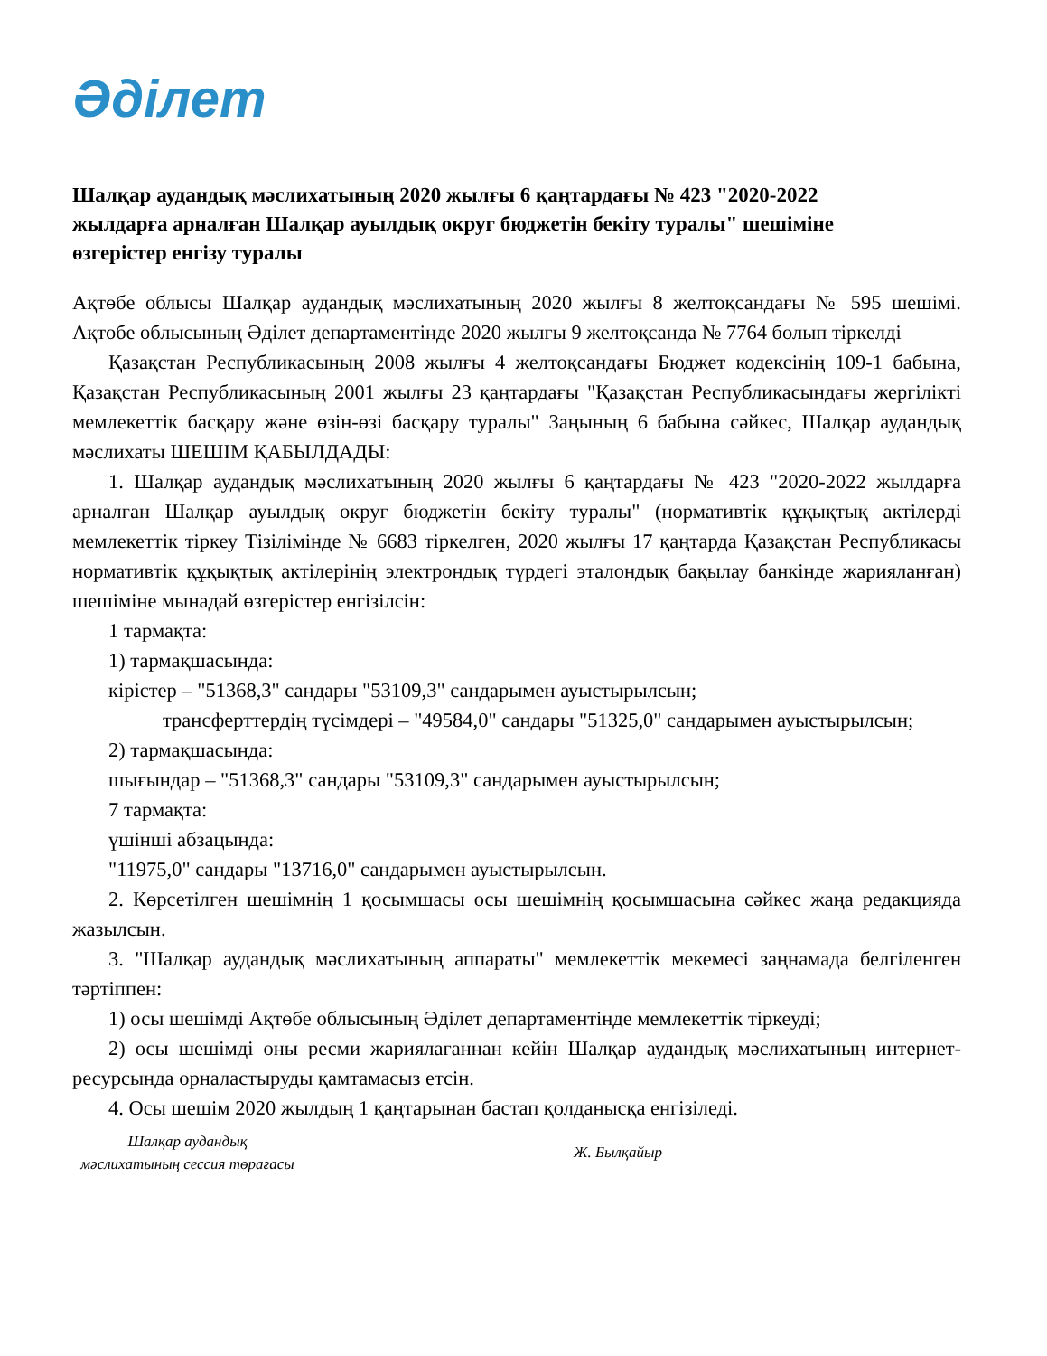Әдiлет
Шалқар аудандық мәслихатының 2020 жылғы 6 қаңтардағы № 423 "2020-2022 жылдарға арналған Шалқар ауылдық округ бюджетін бекіту туралы" шешіміне өзгерістер енгізу туралы
Ақтөбе облысы Шалқар аудандық мәслихатының 2020 жылғы 8 желтоқсандағы № 595 шешімі. Ақтөбе облысының Әділет департаментінде 2020 жылғы 9 желтоқсанда № 7764 болып тіркелді
Қазақстан Республикасының 2008 жылғы 4 желтоқсандағы Бюджет кодексінің 109-1 бабына, Қазақстан Республикасының 2001 жылғы 23 қаңтардағы "Қазақстан Республикасындағы жергілікті мемлекеттік басқару және өзін-өзі басқару туралы" Заңының 6 бабына сәйкес, Шалқар аудандық мәслихаты ШЕШІМ ҚАБЫЛДАДЫ:
1. Шалқар аудандық мәслихатының 2020 жылғы 6 қаңтардағы № 423 "2020-2022 жылдарға арналған Шалқар ауылдық округ бюджетін бекіту туралы" (нормативтік құқықтық актілерді мемлекеттік тіркеу Тізілімінде № 6683 тіркелген, 2020 жылғы 17 қаңтарда Қазақстан Республикасы нормативтік құқықтық актілерінің электрондық түрдегі эталондық бақылау банкінде жарияланған) шешіміне мынадай өзгерістер енгізілсін:
1 тармақта:
1) тармақшасында:
кірістер – "51368,3" сандары "53109,3" сандарымен ауыстырылсын;
трансферттердің түсімдері – "49584,0" сандары "51325,0" сандарымен ауыстырылсын;
2) тармақшасында:
шығындар – "51368,3" сандары "53109,3" сандарымен ауыстырылсын;
7 тармақта:
үшінші абзацында:
"11975,0" сандары "13716,0" сандарымен ауыстырылсын.
2. Көрсетілген шешімнің 1 қосымшасы осы шешімнің қосымшасына сәйкес жаңа редакцияда жазылсын.
3. "Шалқар аудандық мәслихатының аппараты" мемлекеттік мекемесі заңнамада белгіленген тәртіппен:
1) осы шешімді Ақтөбе облысының Әділет департаментінде мемлекеттік тіркеуді;
2) осы шешімді оны ресми жариялағаннан кейін Шалқар аудандық мәслихатының интернет-ресурсында орналастыруды қамтамасыз етсін.
4. Осы шешім 2020 жылдың 1 қаңтарынан бастап қолданысқа енгізіледі.
Шалқар аудандық
мәслихатының сессия төрағасы
Ж. Былқайыр